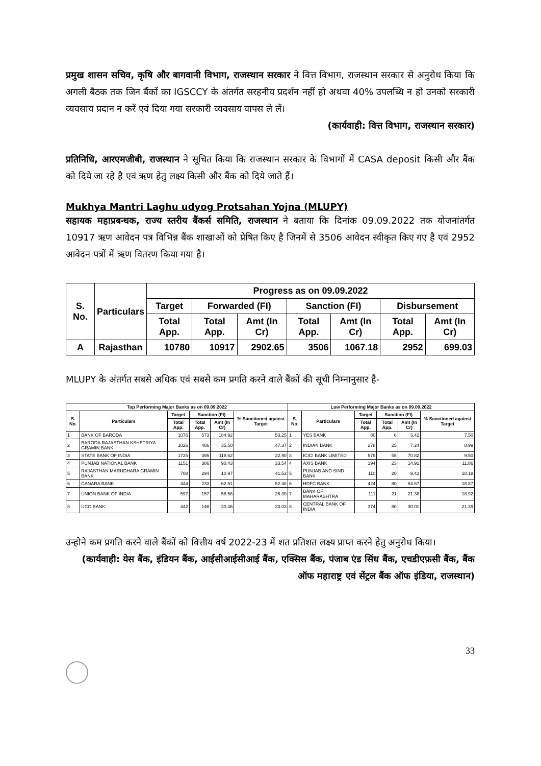प्रमुख शासन सचिव, कृषि और बागवानी विभाग, राजस्थान सरकार ने वित्त विभाग, राजस्थान सरकार से अनुरोध किया कि अगली बैठक तक जिन बैंकों का IGSCCY के अंतर्गत सरहनीय प्रदर्शन नहीं हो अथवा 40% उपलब्धि न हो उनको सरकारी व्यवसाय प्रदान न करें एवं दिया गया सरकारी व्यवसाय वापस ले लें।
(कार्यवाही: वित्त विभाग, राजस्थान सरकार)
प्रतिनिधि, आरएमजीबी, राजस्थान ने सूचित किया कि राजस्थान सरकार के विभागों में CASA deposit किसी और बैंक को दिये जा रहे है एवं ऋण हेतु लक्ष्य किसी और बैंक को दिये जाते हैं।
Mukhya Mantri Laghu udyog Protsahan Yojna (MLUPY)
सहायक महाप्रबन्धक, राज्य स्तरीय बैंकर्स समिति, राजस्थान ने बताया कि दिनांक 09.09.2022 तक योजनांतर्गत 10917 ऋण आवेदन पत्र विभिन्न बैंक शाखाओं को प्रेषित किए है जिनमें से 3506 आवेदन स्वीकृत किए गए है एवं 2952 आवेदन पत्रों में ऋण वितरण किया गया है।
| S. No. | Particulars | Progress as on 09.09.2022 | | | | | | |
| --- | --- | --- | --- | --- | --- | --- | --- | --- |
| | | Target | Forwarded (FI) | | Sanction (FI) | | Disbursement | |
| | | Total App. | Total App. | Amt (In Cr) | Total App. | Amt (In Cr) | Total App. | Amt (In Cr) |
| A | Rajasthan | 10780 | 10917 | 2902.65 | 3506 | 1067.18 | 2952 | 699.03 |
MLUPY के अंतर्गत सबसे अधिक एवं सबसे कम प्रगति करने वाले बैंकों की सूची निम्नानुसार है-
| Top Performing Major Banks as on 09.09.2022 | | | | | | Low Performing Major Banks as on 09.09.2022 | | | | | |
| --- | --- | --- | --- | --- | --- | --- | --- | --- | --- | --- | --- |
| S. No. | Particulars | Target | Sanction (FI) | | % Sanctioned against Target | S. No. | Particulars | Target | Sanction (FI) | | % Sanctioned against Target |
| | | Total App. | Total App. | Amt (In Cr) | | | | Total App. | Total App. | Amt (In Cr) | |
| 1 | BANK OF BARODA | 1076 | 573 | 184.92 | 53.25 | 1 | YES BANK | 80 | 6 | 3.42 | 7.50 |
| 2 | BARODA RAJASTHAN KSHETRIYA GRAMIN BANK | 1026 | 486 | 35.50 | 47.37 | 2 | INDIAN BANK | 278 | 25 | 7.24 | 8.99 |
| 3 | STATE BANK OF INDIA | 1725 | 395 | 118.62 | 22.90 | 3 | ICICI BANK LIMITED | 579 | 55 | 70.82 | 9.50 |
| 4 | PUNJAB NATIONAL BANK | 1151 | 386 | 90.43 | 33.54 | 4 | AXIS BANK | 194 | 23 | 14.91 | 11.86 |
| 5 | RAJASTHAN MARUDHARA GRAMIN BANK | 708 | 294 | 10.97 | 41.53 | 5 | PUNJAB AND SIND BANK | 110 | 20 | 9.43 | 18.18 |
| 6 | CANARA BANK | 444 | 233 | 62.51 | 52.48 | 6 | HDFC BANK | 424 | 80 | 84.67 | 18.87 |
| 7 | UNION BANK OF INDIA | 597 | 157 | 58.58 | 26.30 | 7 | BANK OF MAHARASHTRA | 111 | 21 | 21.38 | 18.92 |
| 8 | UCO BANK | 442 | 146 | 30.46 | 33.03 | 8 | CENTRAL BANK OF INDIA | 374 | 80 | 30.01 | 21.39 |
उन्होने कम प्रगति करने वाले बैंकों को वित्तीय वर्ष 2022-23 में शत प्रतिशत लक्ष्य प्राप्त करने हेतु अनुरोध किया।
(कार्यवाही: येस बैंक, इंडियन बैंक, आईसीआईसीआई बैंक, एक्सिस बैंक, पंजाब एंड सिंध बैंक, एचडीएफ़सी बैंक, बैंक ऑफ महाराष्ट्र एवं सेंट्रल बैंक ऑफ इंडिया, राजस्थान)
33